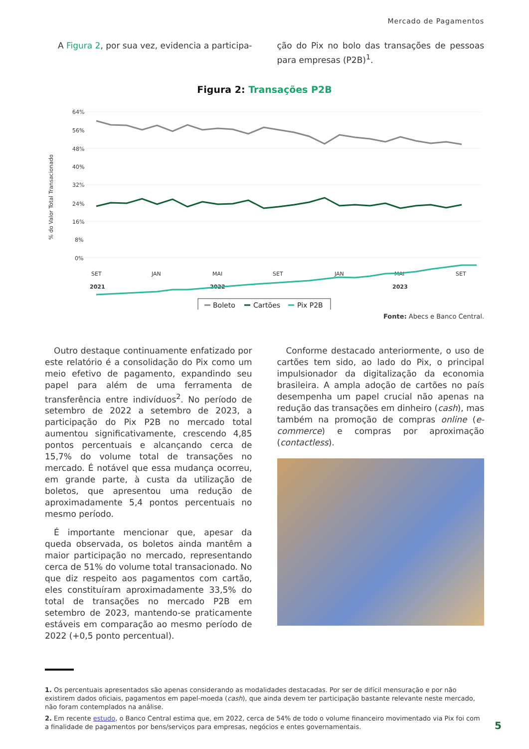Mercado de Pagamentos
A Figura 2, por sua vez, evidencia a participa-
ção do Pix no bolo das transações de pessoas para empresas (P2B)<sup>1</sup>.
Figura 2: Transações P2B
64%
56%
48%
40%
32%
24%
16%
8%
0%
SET
JAN
MAI
SET
JAN
MAI
SET
2021
2022
2023
% do Valor Total Transacionado
Boleto
Cartões
Pix P2B
Fonte: Abecs e Banco Central.
Outro destaque continuamente enfatizado por este relatório é a consolidação do Pix como um meio efetivo de pagamento, expandindo seu papel para além de uma ferramenta de transferência entre indivíduos<sup>2</sup>. No período de setembro de 2022 a setembro de 2023, a participação do Pix P2B no mercado total aumentou significativamente, crescendo 4,85 pontos percentuais e alcançando cerca de 15,7% do volume total de transações no mercado. É notável que essa mudança ocorreu, em grande parte, à custa da utilização de boletos, que apresentou uma redução de aproximadamente 5,4 pontos percentuais no mesmo período.
É importante mencionar que, apesar da queda observada, os boletos ainda mantêm a maior participação no mercado, representando cerca de 51% do volume total transacionado. No que diz respeito aos pagamentos com cartão, eles constituíram aproximadamente 33,5% do total de transações no mercado P2B em setembro de 2023, mantendo-se praticamente estáveis em comparação ao mesmo período de 2022 (+0,5 ponto percentual).
Conforme destacado anteriormente, o uso de cartões tem sido, ao lado do Pix, o principal impulsionador da digitalização da economia brasileira. A ampla adoção de cartões no país desempenha um papel crucial não apenas na redução das transações em dinheiro (cash), mas também na promoção de compras online (e-commerce) e compras por aproximação (contactless).
1. Os percentuais apresentados são apenas considerando as modalidades destacadas. Por ser de difícil mensuração e por não existirem dados oficiais, pagamentos em papel-moeda (cash), que ainda devem ter participação bastante relevante neste mercado, não foram contemplados na análise.
2. Em recente estudo, o Banco Central estima que, em 2022, cerca de 54% de todo o volume financeiro movimentado via Pix foi com a finalidade de pagamentos por bens/serviços para empresas, negócios e entes governamentais.
5